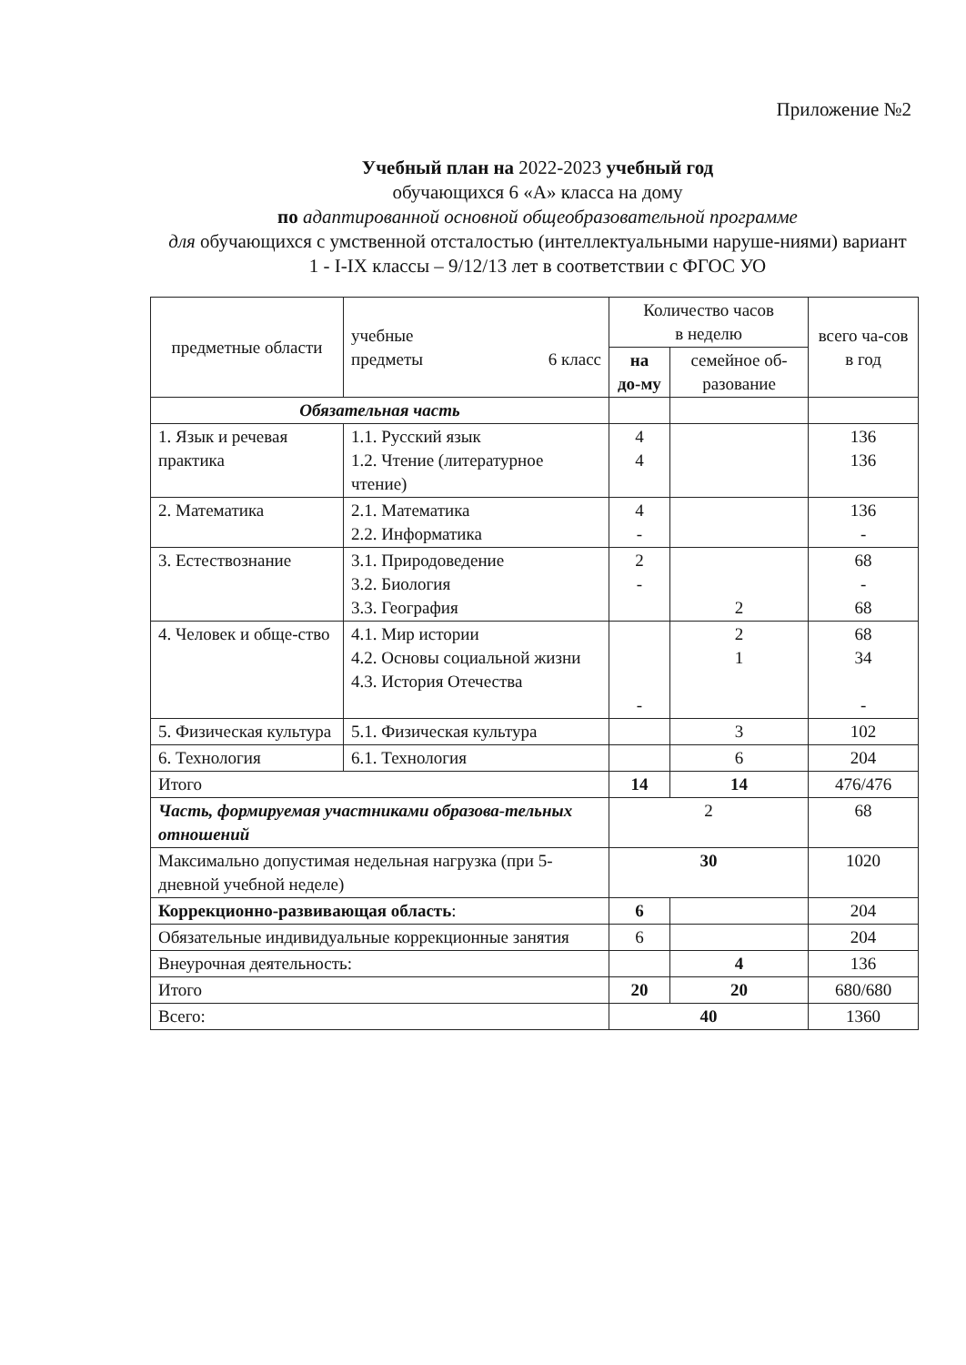Приложение №2
Учебный план на 2022-2023 учебный год
обучающихся 6 «А» класса на дому
по адаптированной основной общеобразовательной программе
для обучающихся с умственной отсталостью (интеллектуальными наруше-ниями) вариант 1 - I-IX классы – 9/12/13 лет в соответствии с ФГОС УО
| предметные области | учебные предметы 6 класс | Количество часов в неделю | | всего ча-сов в год |
| --- | --- | --- | --- | --- |
| | | на до-му | семейное об-разование | |
| Обязательная часть | | | | |
| 1. Язык и речевая практика | 1.1. Русский язык 1.2. Чтение (литературное чтение) | 4 4 | | 136 136 |
| 2. Математика | 2.1. Математика 2.2. Информатика | 4 - | | 136 - |
| 3. Естествознание | 3.1. Природоведение 3.2. Биология 3.3. География | 2 - | 2 | 68 - 68 |
| 4. Человек и обще-ство | 4.1. Мир истории 4.2. Основы социальной жизни 4.3. История Отечества | - | 2 1 | 68 34 - |
| 5. Физическая культура | 5.1. Физическая культура | | 3 | 102 |
| 6. Технология | 6.1. Технология | | 6 | 204 |
| Итого | | 14 | 14 | 476/476 |
| Часть, формируемая участниками образова-тельных отношений | | 2 | | 68 |
| Максимально допустимая недельная нагрузка (при 5-дневной учебной неделе) | | 30 | | 1020 |
| Коррекционно-развивающая область : | | 6 | | 204 |
| Обязательные индивидуальные коррекционные занятия | | 6 | | 204 |
| Внеурочная деятельность: | | | 4 | 136 |
| Итого | | 20 | 20 | 680/680 |
| Всего: | | 40 | | 1360 |